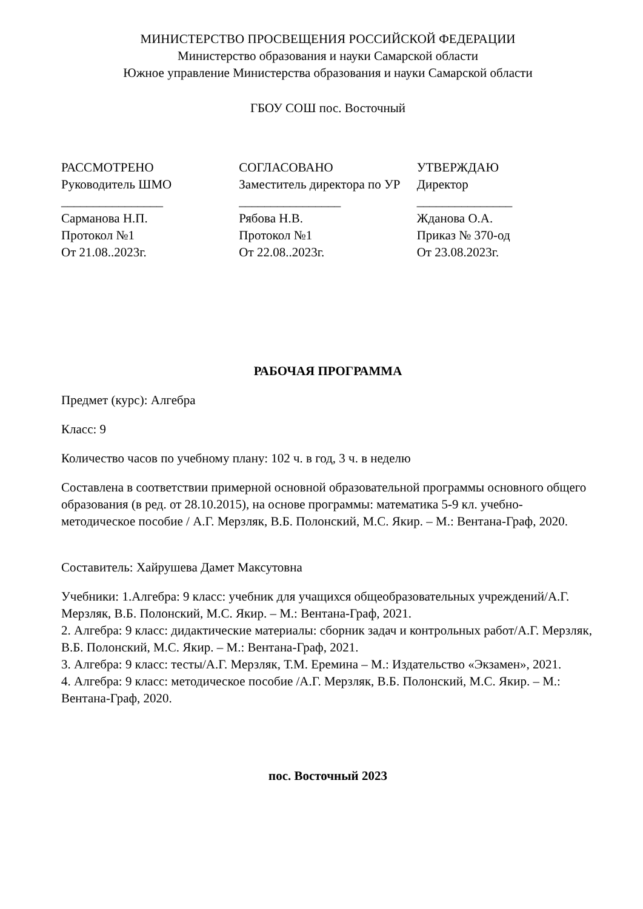МИНИСТЕРСТВО ПРОСВЕЩЕНИЯ РОССИЙСКОЙ ФЕДЕРАЦИИ
Министерство образования и науки Самарской области
Южное управление Министерства образования и науки Самарской области
ГБОУ СОШ пос. Восточный
РАССМОТРЕНО
Руководитель ШМО
________________
Сарманова Н.П.
Протокол №1
От 21.08..2023г.
СОГЛАСОВАНО
Заместитель директора по УР
________________
Рябова Н.В.
Протокол №1
От 22.08..2023г.
УТВЕРЖДАЮ
Директор
_______________
Жданова О.А.
Приказ № 370-од
От 23.08.2023г.
РАБОЧАЯ ПРОГРАММА
Предмет (курс): Алгебра
Класс: 9
Количество часов по учебному плану: 102 ч. в год, 3 ч. в неделю
Составлена в соответствии примерной основной образовательной программы основного общего образования (в ред. от 28.10.2015), на основе программы: математика 5-9 кл. учебно-методическое пособие / А.Г. Мерзляк, В.Б. Полонский, М.С. Якир. – М.: Вентана-Граф, 2020.
Составитель: Хайрушева Дамет Максутовна
Учебники: 1.Алгебра: 9 класс: учебник для учащихся общеобразовательных учреждений/А.Г. Мерзляк, В.Б. Полонский, М.С. Якир. – М.: Вентана-Граф, 2021.
2. Алгебра: 9 класс: дидактические материалы: сборник задач и контрольных работ/А.Г. Мерзляк, В.Б. Полонский, М.С. Якир. – М.: Вентана-Граф, 2021.
3. Алгебра: 9 класс: тесты/А.Г. Мерзляк, Т.М. Еремина – М.: Издательство «Экзамен», 2021.
4. Алгебра: 9 класс: методическое пособие /А.Г. Мерзляк, В.Б. Полонский, М.С. Якир. – М.: Вентана-Граф, 2020.
пос. Восточный 2023